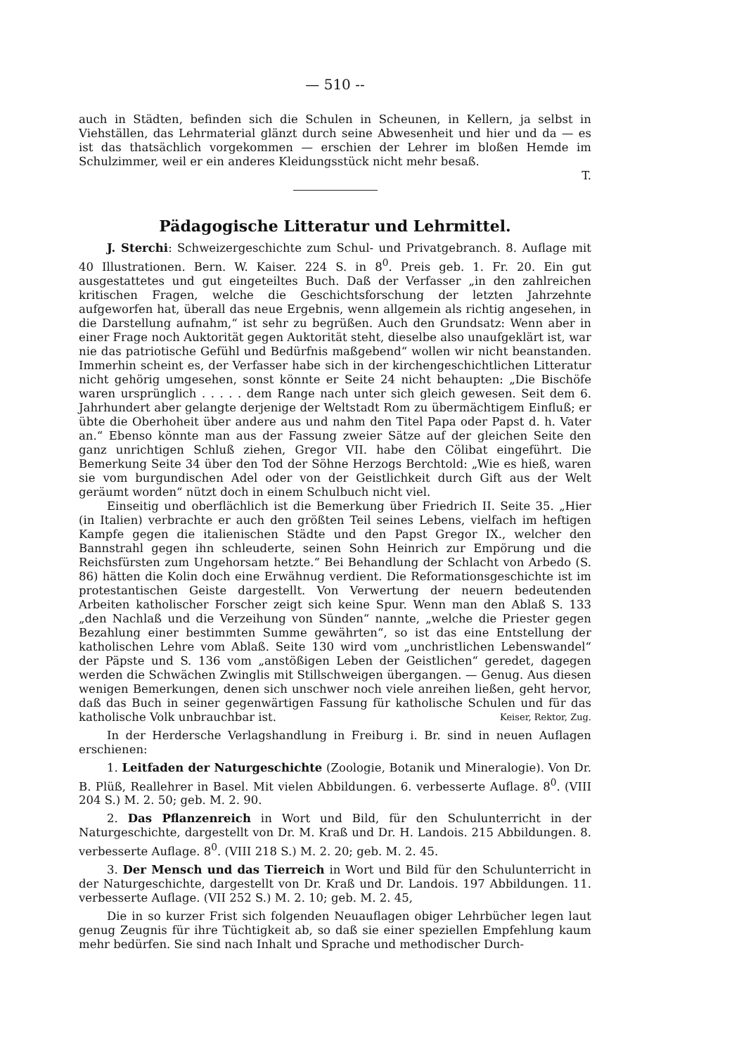— 510 --
auch in Städten, befinden sich die Schulen in Scheunen, in Kellern, ja selbst in Viehställen, das Lehrmaterial glänzt durch seine Abwesenheit und hier und da — es ist das thatsächlich vorgekommen — erschien der Lehrer im bloßen Hemde im Schulzimmer, weil er ein anderes Kleidungsstück nicht mehr besaß.
T.
Pädagogische Litteratur und Lehrmittel.
J. Sterchi: Schweizergeschichte zum Schul- und Privatgebranch. 8. Auflage mit 40 Illustrationen. Bern. W. Kaiser. 224 S. in 8<sup>0</sup>. Preis geb. 1. Fr. 20. Ein gut ausgestattetes und gut eingeteiltes Buch. Daß der Verfasser „in den zahlreichen kritischen Fragen, welche die Geschichtsforschung der letzten Jahrzehnte aufgeworfen hat, überall das neue Ergebnis, wenn allgemein als richtig angesehen, in die Darstellung aufnahm,“ ist sehr zu begrüßen. Auch den Grundsatz: Wenn aber in einer Frage noch Auktorität gegen Auktorität steht, dieselbe also unaufgeklärt ist, war nie das patriotische Gefühl und Bedürfnis maßgebend“ wollen wir nicht beanstanden. Immerhin scheint es, der Verfasser habe sich in der kirchengeschichtlichen Litteratur nicht gehörig umgesehen, sonst könnte er Seite 24 nicht behaupten: „Die Bischöfe waren ursprünglich . . . . . dem Range nach unter sich gleich gewesen. Seit dem 6. Jahrhundert aber gelangte derjenige der Weltstadt Rom zu übermächtigem Einfluß; er übte die Oberhoheit über andere aus und nahm den Titel Papa oder Papst d. h. Vater an.“ Ebenso könnte man aus der Fassung zweier Sätze auf der gleichen Seite den ganz unrichtigen Schluß ziehen, Gregor VII. habe den Cölibat eingeführt. Die Bemerkung Seite 34 über den Tod der Söhne Herzogs Berchtold: „Wie es hieß, waren sie vom burgundischen Adel oder von der Geistlichkeit durch Gift aus der Welt geräumt worden“ nützt doch in einem Schulbuch nicht viel.
Einseitig und oberflächlich ist die Bemerkung über Friedrich II. Seite 35. „Hier (in Italien) verbrachte er auch den größten Teil seines Lebens, vielfach im heftigen Kampfe gegen die italienischen Städte und den Papst Gregor IX., welcher den Bannstrahl gegen ihn schleuderte, seinen Sohn Heinrich zur Empörung und die Reichsfürsten zum Ungehorsam hetzte.“ Bei Behandlung der Schlacht von Arbedo (S. 86) hätten die Kolin doch eine Erwähnug verdient. Die Reformationsgeschichte ist im protestantischen Geiste dargestellt. Von Verwertung der neuern bedeutenden Arbeiten katholischer Forscher zeigt sich keine Spur. Wenn man den Ablaß S. 133 „den Nachlaß und die Verzeihung von Sünden“ nannte, „welche die Priester gegen Bezahlung einer bestimmten Summe gewährten“, so ist das eine Entstellung der katholischen Lehre vom Ablaß. Seite 130 wird vom „unchristlichen Lebenswandel“ der Päpste und S. 136 vom „anstößigen Leben der Geistlichen“ geredet, dagegen werden die Schwächen Zwinglis mit Stillschweigen übergangen. — Genug. Aus diesen wenigen Bemerkungen, denen sich unschwer noch viele anreihen ließen, geht hervor, daß das Buch in seiner gegenwärtigen Fassung für katholische Schulen und für das katholische Volk unbrauchbar ist. Keiser, Rektor, Zug.
In der Herdersche Verlagshandlung in Freiburg i. Br. sind in neuen Auflagen erschienen:
1. Leitfaden der Naturgeschichte (Zoologie, Botanik und Mineralogie). Von Dr. B. Plüß, Reallehrer in Basel. Mit vielen Abbildungen. 6. verbesserte Auflage. 8<sup>0</sup>. (VIII 204 S.) M. 2. 50; geb. M. 2. 90.
2. Das Pflanzenreich in Wort und Bild, für den Schulunterricht in der Naturgeschichte, dargestellt von Dr. M. Kraß und Dr. H. Landois. 215 Abbildungen. 8. verbesserte Auflage. 8<sup>0</sup>. (VIII 218 S.) M. 2. 20; geb. M. 2. 45.
3. Der Mensch und das Tierreich in Wort und Bild für den Schulunterricht in der Naturgeschichte, dargestellt von Dr. Kraß und Dr. Landois. 197 Abbildungen. 11. verbesserte Auflage. (VII 252 S.) M. 2. 10; geb. M. 2. 45,
Die in so kurzer Frist sich folgenden Neuauflagen obiger Lehrbücher legen laut genug Zeugnis für ihre Tüchtigkeit ab, so daß sie einer speziellen Empfehlung kaum mehr bedürfen. Sie sind nach Inhalt und Sprache und methodischer Durch-